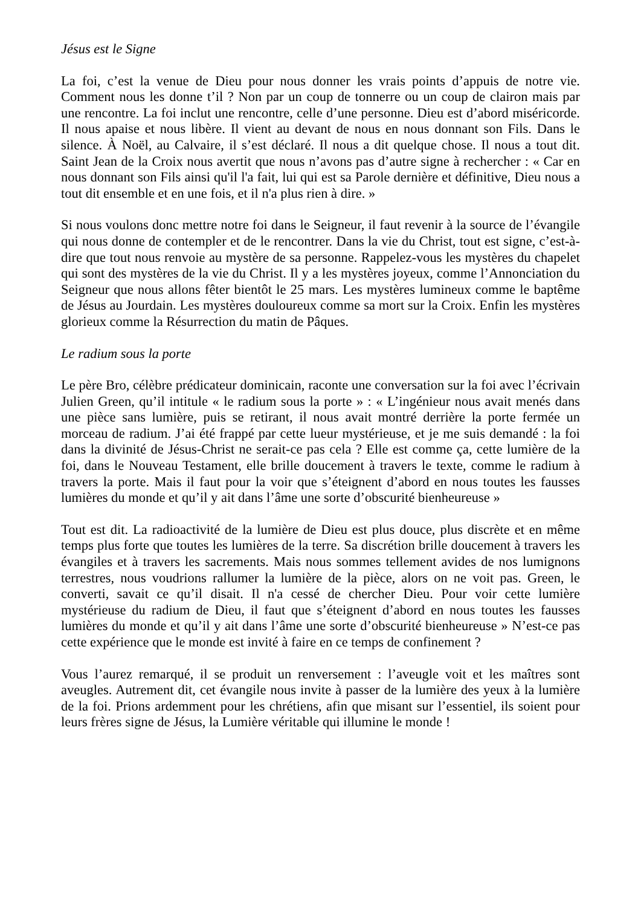Jésus est le Signe
La foi, c’est la venue de Dieu pour nous donner les vrais points d’appuis de notre vie. Comment nous les donne t’il ? Non par un coup de tonnerre ou un coup de clairon mais par une rencontre. La foi inclut une rencontre, celle d’une personne. Dieu est d’abord miséricorde. Il nous apaise et nous libère. Il vient au devant de nous en nous donnant son Fils. Dans le silence. À Noël, au Calvaire, il s’est déclaré. Il nous a dit quelque chose. Il nous a tout dit. Saint Jean de la Croix nous avertit que nous n’avons pas d’autre signe à rechercher : « Car en nous donnant son Fils ainsi qu'il l'a fait, lui qui est sa Parole dernière et définitive, Dieu nous a tout dit ensemble et en une fois, et il n'a plus rien à dire. »
Si nous voulons donc mettre notre foi dans le Seigneur, il faut revenir à la source de l’évangile qui nous donne de contempler et de le rencontrer. Dans la vie du Christ, tout est signe, c’est-à-dire que tout nous renvoie au mystère de sa personne. Rappelez-vous les mystères du chapelet qui sont des mystères de la vie du Christ. Il y a les mystères joyeux, comme l’Annonciation du Seigneur que nous allons fêter bientôt le 25 mars. Les mystères lumineux comme le baptême de Jésus au Jourdain. Les mystères douloureux comme sa mort sur la Croix. Enfin les mystères glorieux comme la Résurrection du matin de Pâques.
Le radium sous la porte
Le père Bro, célèbre prédicateur dominicain, raconte une conversation sur la foi avec l’écrivain Julien Green, qu’il intitule « le radium sous la porte » : « L’ingénieur nous avait menés dans une pièce sans lumière, puis se retirant, il nous avait montré derrière la porte fermée un morceau de radium. J’ai été frappé par cette lueur mystérieuse, et je me suis demandé : la foi dans la divinité de Jésus-Christ ne serait-ce pas cela ? Elle est comme ça, cette lumière de la foi, dans le Nouveau Testament, elle brille doucement à travers le texte, comme le radium à travers la porte. Mais il faut pour la voir que s’éteignent d’abord en nous toutes les fausses lumières du monde et qu’il y ait dans l’âme une sorte d’obscurité bienheureuse »
Tout est dit. La radioactivité de la lumière de Dieu est plus douce, plus discrète et en même temps plus forte que toutes les lumières de la terre. Sa discrétion brille doucement à travers les évangiles et à travers les sacrements. Mais nous sommes tellement avides de nos lumignons terrestres, nous voudrions rallumer la lumière de la pièce, alors on ne voit pas. Green, le converti, savait ce qu’il disait. Il n'a cessé de chercher Dieu. Pour voir cette lumière mystérieuse du radium de Dieu, il faut que s’éteignent d’abord en nous toutes les fausses lumières du monde et qu’il y ait dans l’âme une sorte d’obscurité bienheureuse » N’est-ce pas cette expérience que le monde est invité à faire en ce temps de confinement ?
Vous l’aurez remarqué, il se produit un renversement : l’aveugle voit et les maîtres sont aveugles. Autrement dit, cet évangile nous invite à passer de la lumière des yeux à la lumière de la foi. Prions ardemment pour les chrétiens, afin que misant sur l’essentiel, ils soient pour leurs frères signe de Jésus, la Lumière véritable qui illumine le monde !